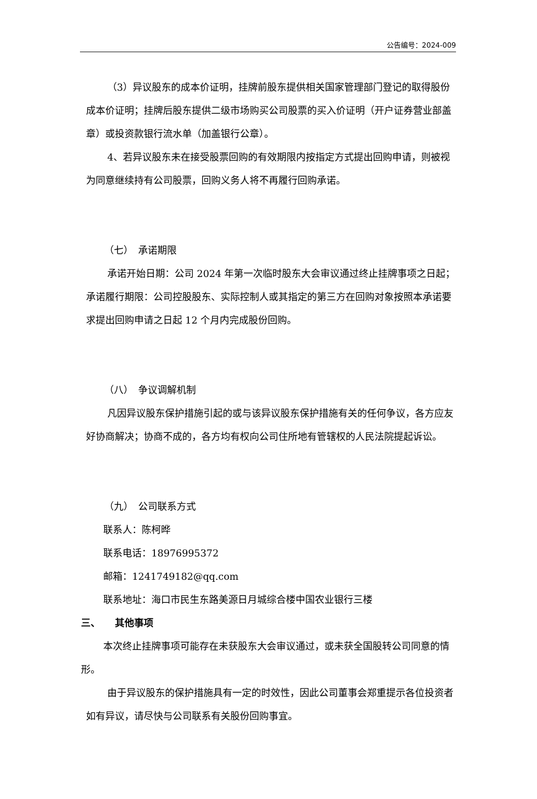公告编号：2024-009
（3）异议股东的成本价证明，挂牌前股东提供相关国家管理部门登记的取得股份成本价证明；挂牌后股东提供二级市场购买公司股票的买入价证明（开户证券营业部盖章）或投资款银行流水单（加盖银行公章）。
4、若异议股东未在接受股票回购的有效期限内按指定方式提出回购申请，则被视为同意继续持有公司股票，回购义务人将不再履行回购承诺。
（七）　承诺期限
承诺开始日期：公司 2024 年第一次临时股东大会审议通过终止挂牌事项之日起；承诺履行期限：公司控股股东、实际控制人或其指定的第三方在回购对象按照本承诺要求提出回购申请之日起 12 个月内完成股份回购。
（八）　争议调解机制
凡因异议股东保护措施引起的或与该异议股东保护措施有关的任何争议，各方应友好协商解决；协商不成的，各方均有权向公司住所地有管辖权的人民法院提起诉讼。
（九）　公司联系方式
联系人：陈柯晔
联系电话：18976995372
邮箱：1241749182@qq.com
联系地址：海口市民生东路美源日月城综合楼中国农业银行三楼
三、　　其他事项
本次终止挂牌事项可能存在未获股东大会审议通过，或未获全国股转公司同意的情形。
由于异议股东的保护措施具有一定的时效性，因此公司董事会郑重提示各位投资者如有异议，请尽快与公司联系有关股份回购事宜。